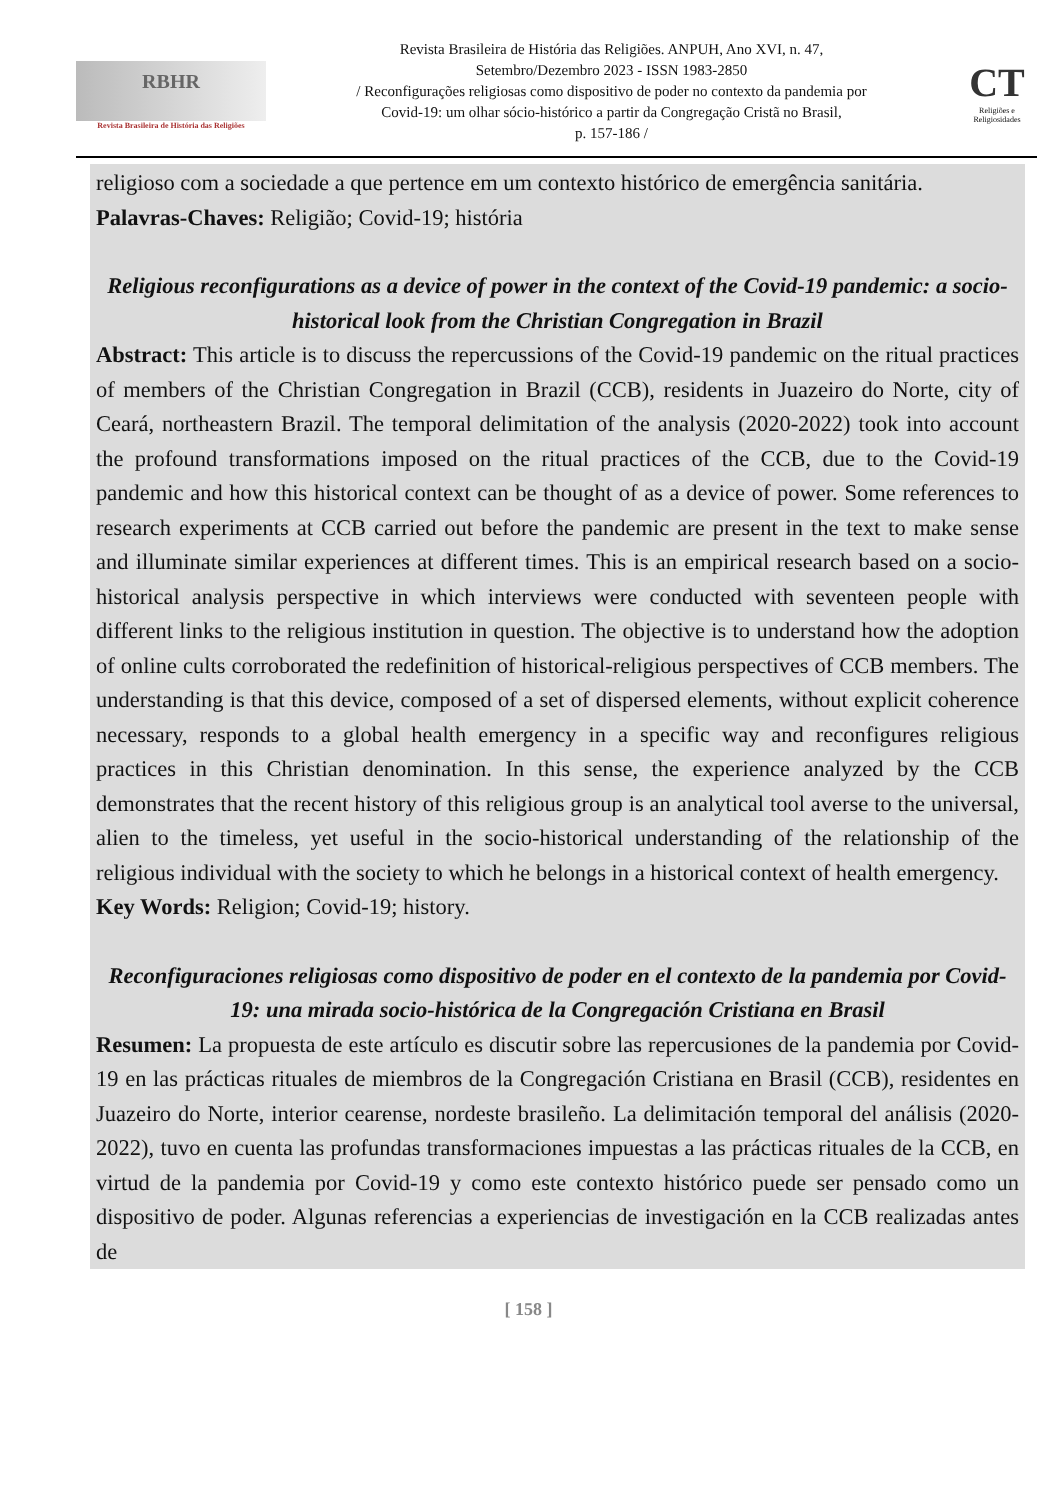RBHR
Revista Brasileira de História das Religiões
Revista Brasileira de História das Religiões. ANPUH, Ano XVI, n. 47,
Setembro/Dezembro 2023 - ISSN 1983-2850
/ Reconfigurações religiosas como dispositivo de poder no contexto da pandemia por
Covid-19: um olhar sócio-histórico a partir da Congregação Cristã no Brasil,
p. 157-186 /
CT
Religiões e Religiosidades
religioso com a sociedade a que pertence em um contexto histórico de emergência sanitária.
Palavras-Chaves: Religião; Covid-19; história
Religious reconfigurations as a device of power in the context of the Covid-19 pandemic: a socio-historical look from the Christian Congregation in Brazil
Abstract: This article is to discuss the repercussions of the Covid-19 pandemic on the ritual practices of members of the Christian Congregation in Brazil (CCB), residents in Juazeiro do Norte, city of Ceará, northeastern Brazil. The temporal delimitation of the analysis (2020-2022) took into account the profound transformations imposed on the ritual practices of the CCB, due to the Covid-19 pandemic and how this historical context can be thought of as a device of power. Some references to research experiments at CCB carried out before the pandemic are present in the text to make sense and illuminate similar experiences at different times. This is an empirical research based on a socio-historical analysis perspective in which interviews were conducted with seventeen people with different links to the religious institution in question. The objective is to understand how the adoption of online cults corroborated the redefinition of historical-religious perspectives of CCB members. The understanding is that this device, composed of a set of dispersed elements, without explicit coherence necessary, responds to a global health emergency in a specific way and reconfigures religious practices in this Christian denomination. In this sense, the experience analyzed by the CCB demonstrates that the recent history of this religious group is an analytical tool averse to the universal, alien to the timeless, yet useful in the socio-historical understanding of the relationship of the religious individual with the society to which he belongs in a historical context of health emergency.
Key Words: Religion; Covid-19; history.
Reconfiguraciones religiosas como dispositivo de poder en el contexto de la pandemia por Covid-19: una mirada socio-histórica de la Congregación Cristiana en Brasil
Resumen: La propuesta de este artículo es discutir sobre las repercusiones de la pandemia por Covid-19 en las prácticas rituales de miembros de la Congregación Cristiana en Brasil (CCB), residentes en Juazeiro do Norte, interior cearense, nordeste brasileño. La delimitación temporal del análisis (2020-2022), tuvo en cuenta las profundas transformaciones impuestas a las prácticas rituales de la CCB, en virtud de la pandemia por Covid-19 y como este contexto histórico puede ser pensado como un dispositivo de poder. Algunas referencias a experiencias de investigación en la CCB realizadas antes de
[ 158 ]